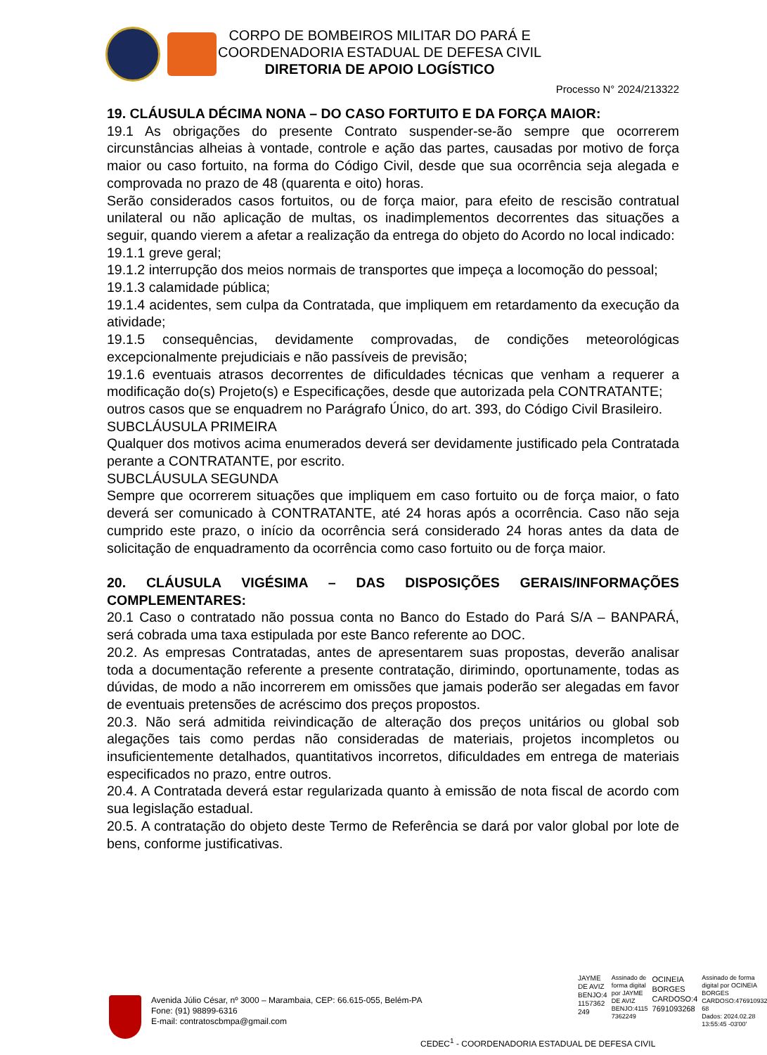CORPO DE BOMBEIROS MILITAR DO PARÁ E
COORDENADORIA ESTADUAL DE DEFESA CIVIL
DIRETORIA DE APOIO LOGÍSTICO
Processo N° 2024/213322
19. CLÁUSULA DÉCIMA NONA – DO CASO FORTUITO E DA FORÇA MAIOR:
19.1 As obrigações do presente Contrato suspender-se-ão sempre que ocorrerem circunstâncias alheias à vontade, controle e ação das partes, causadas por motivo de força maior ou caso fortuito, na forma do Código Civil, desde que sua ocorrência seja alegada e comprovada no prazo de 48 (quarenta e oito) horas.
Serão considerados casos fortuitos, ou de força maior, para efeito de rescisão contratual unilateral ou não aplicação de multas, os inadimplementos decorrentes das situações a seguir, quando vierem a afetar a realização da entrega do objeto do Acordo no local indicado:
19.1.1 greve geral;
19.1.2 interrupção dos meios normais de transportes que impeça a locomoção do pessoal;
19.1.3 calamidade pública;
19.1.4 acidentes, sem culpa da Contratada, que impliquem em retardamento da execução da atividade;
19.1.5 consequências, devidamente comprovadas, de condições meteorológicas excepcionalmente prejudiciais e não passíveis de previsão;
19.1.6 eventuais atrasos decorrentes de dificuldades técnicas que venham a requerer a modificação do(s) Projeto(s) e Especificações, desde que autorizada pela CONTRATANTE;
outros casos que se enquadrem no Parágrafo Único, do art. 393, do Código Civil Brasileiro.
SUBCLÁUSULA PRIMEIRA
Qualquer dos motivos acima enumerados deverá ser devidamente justificado pela Contratada perante a CONTRATANTE, por escrito.
SUBCLÁUSULA SEGUNDA
Sempre que ocorrerem situações que impliquem em caso fortuito ou de força maior, o fato deverá ser comunicado à CONTRATANTE, até 24 horas após a ocorrência. Caso não seja cumprido este prazo, o início da ocorrência será considerado 24 horas antes da data de solicitação de enquadramento da ocorrência como caso fortuito ou de força maior.
20. CLÁUSULA VIGÉSIMA – DAS DISPOSIÇÕES GERAIS/INFORMAÇÕES COMPLEMENTARES:
20.1 Caso o contratado não possua conta no Banco do Estado do Pará S/A – BANPARÁ, será cobrada uma taxa estipulada por este Banco referente ao DOC.
20.2. As empresas Contratadas, antes de apresentarem suas propostas, deverão analisar toda a documentação referente a presente contratação, dirimindo, oportunamente, todas as dúvidas, de modo a não incorrerem em omissões que jamais poderão ser alegadas em favor de eventuais pretensões de acréscimo dos preços propostos.
20.3. Não será admitida reivindicação de alteração dos preços unitários ou global sob alegações tais como perdas não consideradas de materiais, projetos incompletos ou insuficientemente detalhados, quantitativos incorretos, dificuldades em entrega de materiais especificados no prazo, entre outros.
20.4. A Contratada deverá estar regularizada quanto à emissão de nota fiscal de acordo com sua legislação estadual.
20.5. A contratação do objeto deste Termo de Referência se dará por valor global por lote de bens, conforme justificativas.
JAYME
DE AVIZ
BENJO:4
1157362
249
Assinado de
forma digital
por JAYME
DE AVIZ
BENJO:4115
7362249
OCINEIA
BORGES
CARDOSO:4
7691093268
Assinado de forma
digital por OCINEIA
BORGES
CARDOSO:476910932
68
Dados: 2024.02.28
13:55:45 -03'00'
Avenida Júlio César, nº 3000 – Marambaia, CEP: 66.615-055, Belém-PA
Fone: (91) 98899-6316
E-mail: contratoscbmpa@gmail.com
CEDEC<sup>1</sup> - COORDENADORIA ESTADUAL DE DEFESA CIVIL